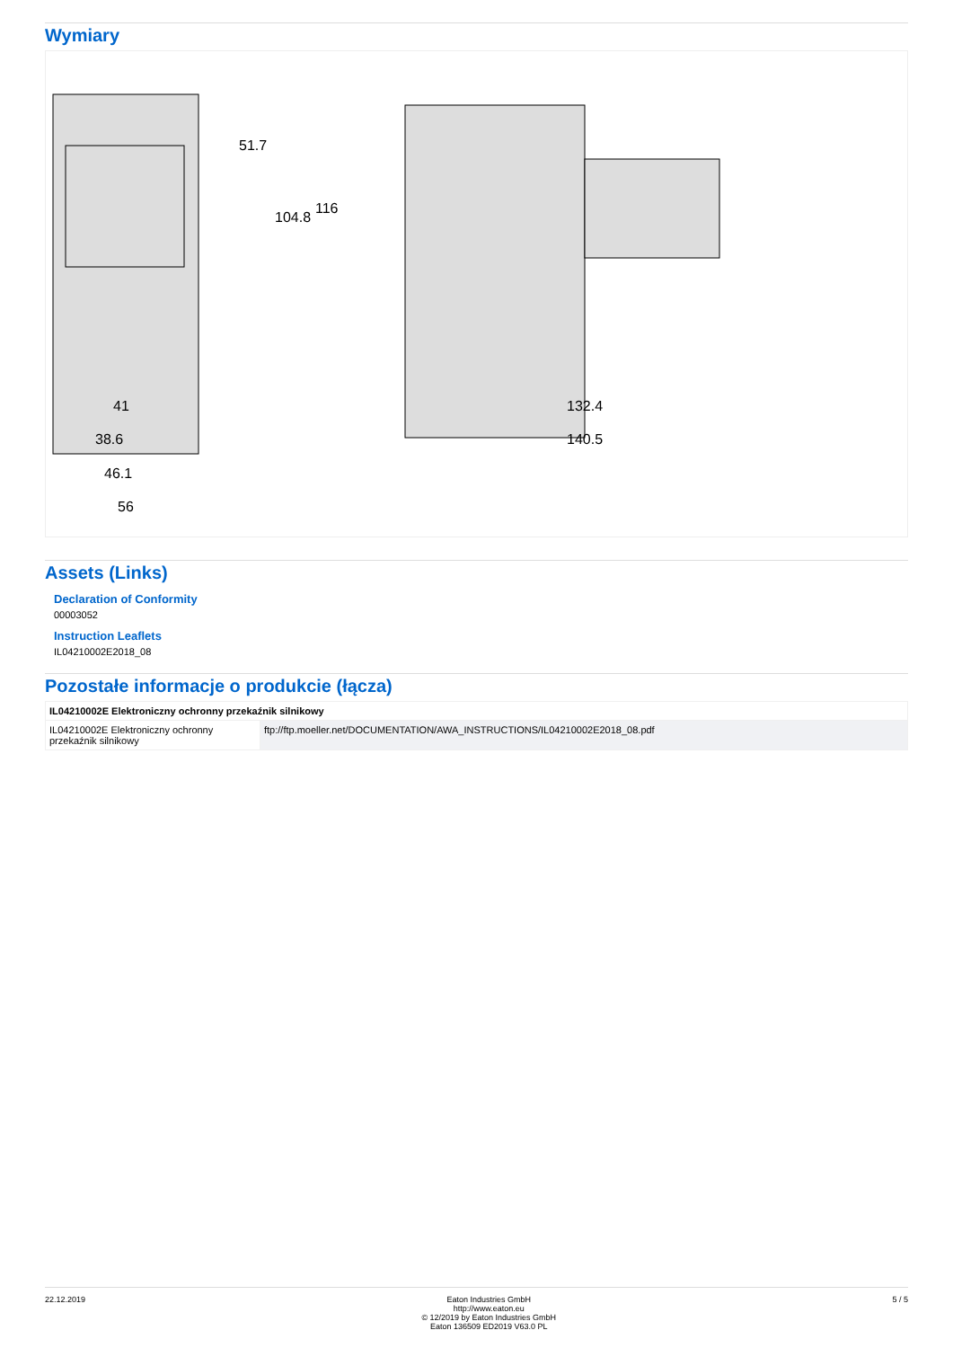Wymiary
41
38.6
46.1
56
132.4
140.5
51.7
104.8
116
Assets (Links)
Declaration of Conformity
00003052
Instruction Leaflets
IL04210002E2018_08
Pozostałe informacje o produkcie (łącza)
| IL04210002E Elektroniczny ochronny przekaźnik silnikowy | |
| --- | --- |
| IL04210002E Elektroniczny ochronny przekaźnik silnikowy | ftp://ftp.moeller.net/DOCUMENTATION/AWA_INSTRUCTIONS/IL04210002E2018_08.pdf |
22.12.2019 Eaton Industries GmbH
http://www.eaton.eu
© 12/2019 by Eaton Industries GmbH
Eaton 136509 ED2019 V63.0 PL
5 / 5